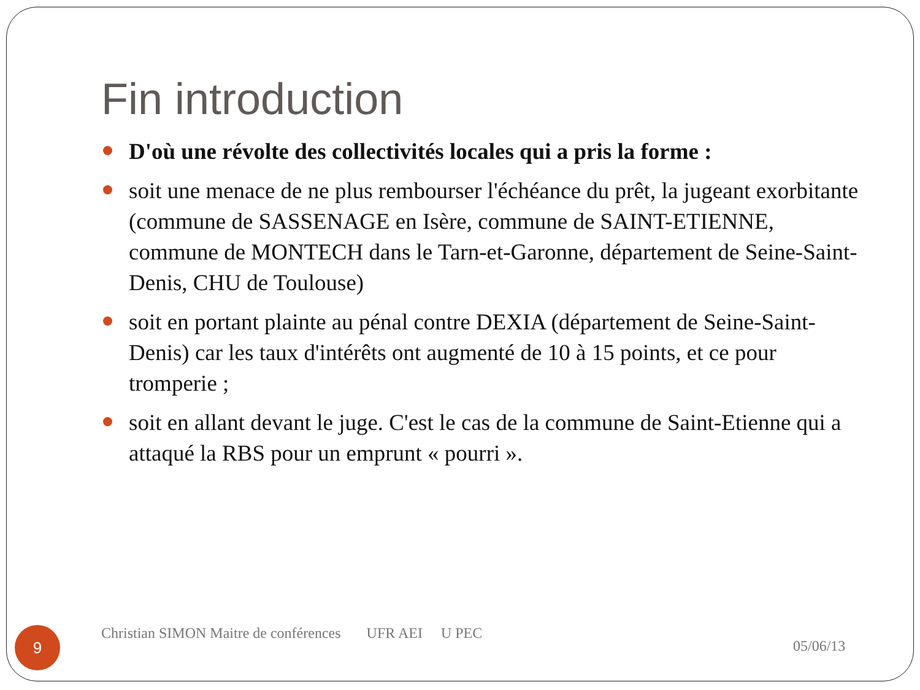Fin introduction
D'où une révolte des collectivités locales qui a pris la forme :
soit une menace de ne plus rembourser l'échéance du prêt, la jugeant exorbitante (commune de SASSENAGE en Isère, commune de SAINT-ETIENNE, commune de MONTECH dans le Tarn-et-Garonne, département de Seine-Saint-Denis, CHU de Toulouse)
soit en portant plainte au pénal contre DEXIA (département de Seine-Saint-Denis) car les taux d'intérêts ont augmenté de 10 à 15 points, et ce pour tromperie ;
soit en allant devant le juge. C'est le cas de la commune de Saint-Etienne qui a attaqué la RBS pour un emprunt « pourri ».
9
Christian SIMON Maitre de conférences UFR AEI U PEC
05/06/13